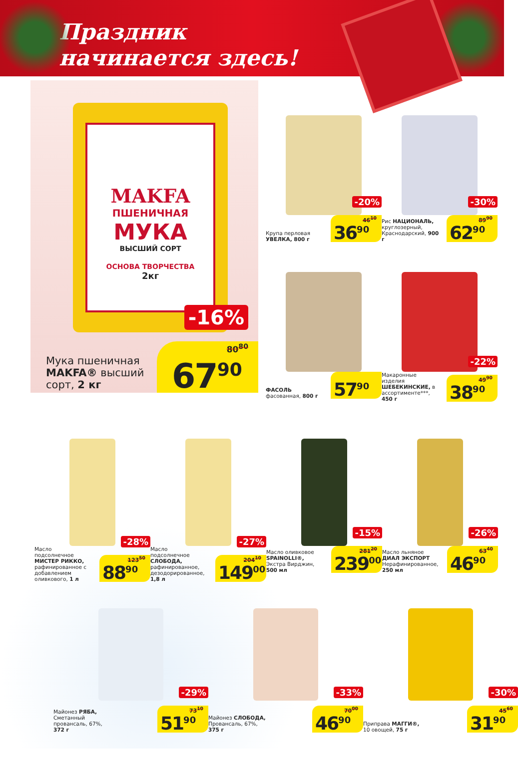Праздник
начинается здесь!
MAKFA
ПШЕНИЧНАЯ
МУКА
ВЫСШИЙ СОРТ
ОСНОВА ТВОРЧЕСТВА
2кг
-16%
Мука пшеничная
MAKFA® высший
сорт, 2 кг
80<sup>80</sup>
67<sup>90</sup>
Крупа перловая УВЕЛКА, 800 г
-20%
46<sup>10</sup>
36<sup>90</sup>
Рис НАЦИОНАЛЬ, круглозерный, Краснодарский, 900 г
-30%
89<sup>90</sup>
62<sup>90</sup>
ФАСОЛЬ фасованная, 800 г
57<sup>90</sup>
Макаронные изделия ШЕБЕКИНСКИЕ, в ассортименте***, 450 г
-22%
49<sup>90</sup>
38<sup>90</sup>
Масло подсолнечное МИСТЕР РИККО, рафинированное с добавлением оливкового, 1 л
-28%
123<sup>50</sup>
88<sup>90</sup>
Масло подсолнечное СЛОБОДА, рафинированное, дезодорированное, 1,8 л
-27%
204<sup>10</sup>
149<sup>00</sup>
Масло оливковое SPAINOLLI®, Экстра Вирджин, 500 мл
-15%
281<sup>20</sup>
239<sup>00</sup>
Масло льняное ДИАЛ ЭКСПОРТ Нерафинированное, 250 мл
-26%
63<sup>40</sup>
46<sup>90</sup>
Майонез РЯБА, Сметанный провансаль, 67%, 372 г
-29%
73<sup>10</sup>
51<sup>90</sup>
Майонез СЛОБОДА, Провансаль, 67%, 375 г
-33%
70<sup>00</sup>
46<sup>90</sup>
Приправа МАГГИ®, 10 овощей, 75 г
-30%
45<sup>60</sup>
31<sup>90</sup>